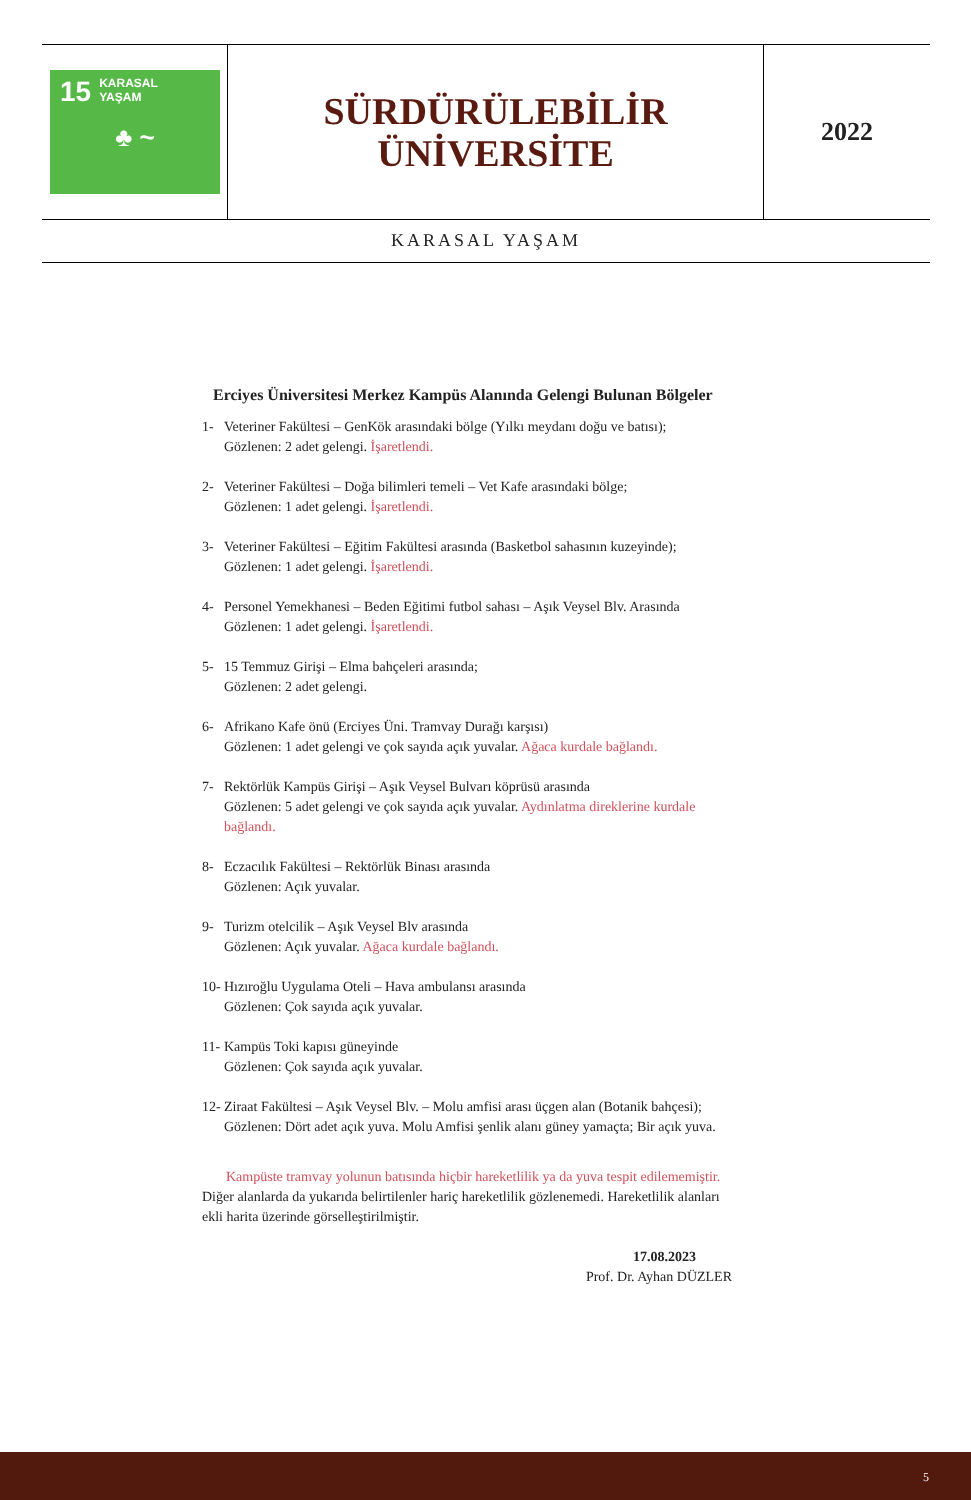| 15 KARASAL YAŞAM ♣ ~ | SÜRDÜRÜLEBİLİR ÜNİVERSİTE | 2022 |
KARASAL YAŞAM
Erciyes Üniversitesi Merkez Kampüs Alanında Gelengi Bulunan Bölgeler
1- Veteriner Fakültesi – GenKök arasındaki bölge (Yılkı meydanı doğu ve batısı);
Gözlenen: 2 adet gelengi. İşaretlendi.
2- Veteriner Fakültesi – Doğa bilimleri temeli – Vet Kafe arasındaki bölge;
Gözlenen: 1 adet gelengi. İşaretlendi.
3- Veteriner Fakültesi – Eğitim Fakültesi arasında (Basketbol sahasının kuzeyinde);
Gözlenen: 1 adet gelengi. İşaretlendi.
4- Personel Yemekhanesi – Beden Eğitimi futbol sahası – Aşık Veysel Blv. Arasında
Gözlenen: 1 adet gelengi. İşaretlendi.
5- 15 Temmuz Girişi – Elma bahçeleri arasında;
Gözlenen: 2 adet gelengi.
6- Afrikano Kafe önü (Erciyes Üni. Tramvay Durağı karşısı)
Gözlenen: 1 adet gelengi ve çok sayıda açık yuvalar. Ağaca kurdale bağlandı.
7- Rektörlük Kampüs Girişi – Aşık Veysel Bulvarı köprüsü arasında
Gözlenen: 5 adet gelengi ve çok sayıda açık yuvalar. Aydınlatma direklerine kurdale bağlandı.
8- Eczacılık Fakültesi – Rektörlük Binası arasında
Gözlenen: Açık yuvalar.
9- Turizm otelcilik – Aşık Veysel Blv arasında
Gözlenen: Açık yuvalar. Ağaca kurdale bağlandı.
10- Hızıroğlu Uygulama Oteli – Hava ambulansı arasında
Gözlenen: Çok sayıda açık yuvalar.
11- Kampüs Toki kapısı güneyinde
Gözlenen: Çok sayıda açık yuvalar.
12- Ziraat Fakültesi – Aşık Veysel Blv. – Molu amfisi arası üçgen alan (Botanik bahçesi);
Gözlenen: Dört adet açık yuva. Molu Amfisi şenlik alanı güney yamaçta; Bir açık yuva.
Kampüste tramvay yolunun batısında hiçbir hareketlilik ya da yuva tespit edilememiştir. Diğer alanlarda da yukarıda belirtilenler hariç hareketlilik gözlenemedi. Hareketlilik alanları ekli harita üzerinde görselleştirilmiştir.
17.08.2023
Prof. Dr. Ayhan DÜZLER
5